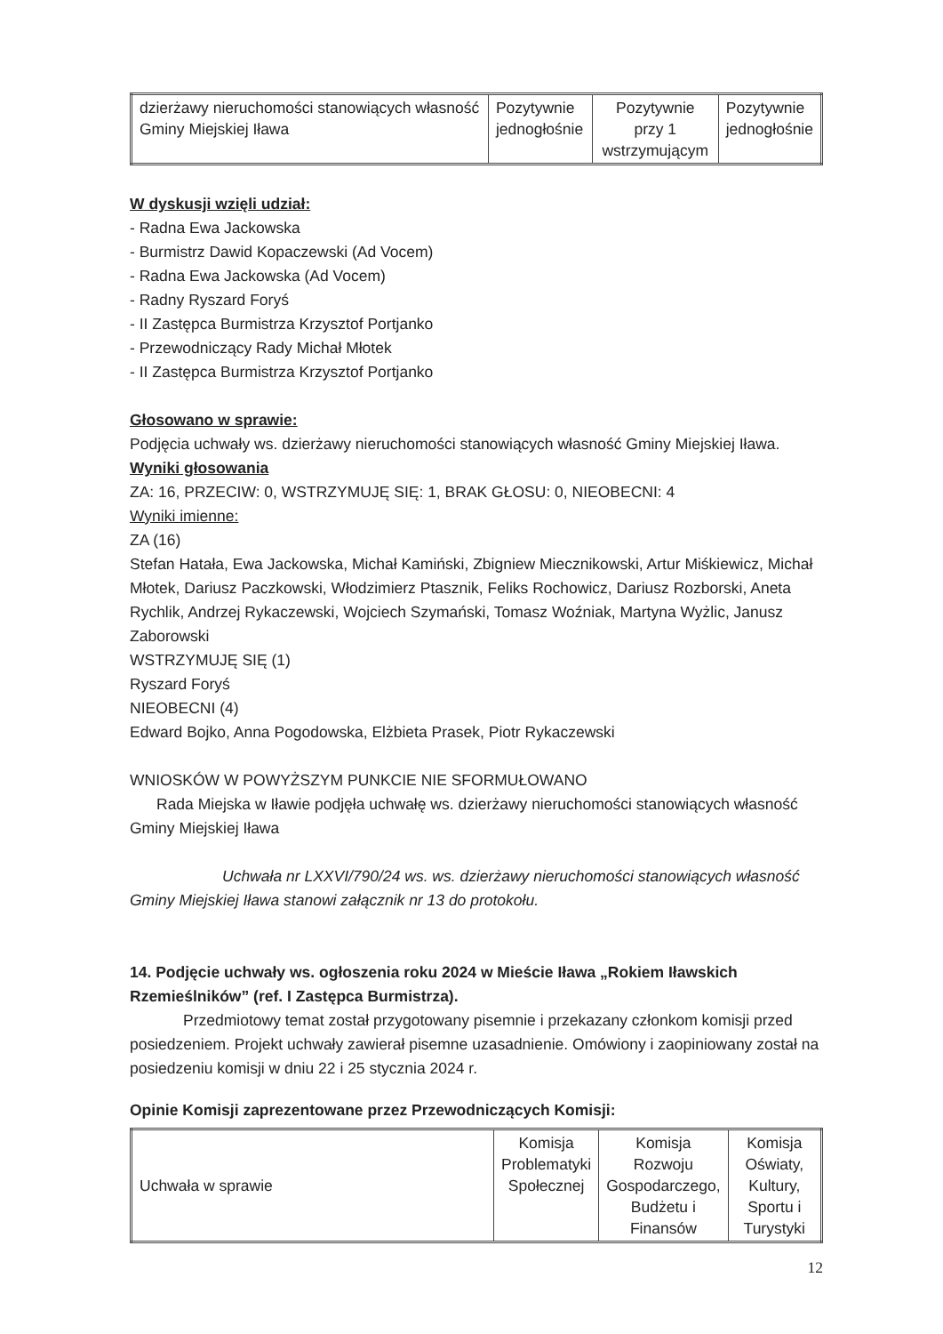| dzierżawy nieruchomości stanowiących własność Gminy Miejskiej Iława | Pozytywnie jednogłośnie | Pozytywnie przy 1 wstrzymującym | Pozytywnie jednogłośnie |
W dyskusji wzięli udział:
- Radna Ewa Jackowska
- Burmistrz Dawid Kopaczewski (Ad Vocem)
- Radna Ewa Jackowska (Ad Vocem)
- Radny Ryszard Foryś
- II Zastępca Burmistrza Krzysztof Portjanko
- Przewodniczący Rady Michał Młotek
- II Zastępca Burmistrza Krzysztof Portjanko
Głosowano w sprawie:
Podjęcia uchwały ws. dzierżawy nieruchomości stanowiących własność Gminy Miejskiej Iława.
Wyniki głosowania
ZA: 16, PRZECIW: 0, WSTRZYMUJĘ SIĘ: 1, BRAK GŁOSU: 0, NIEOBECNI: 4
Wyniki imienne:
ZA (16)
Stefan Hatała, Ewa Jackowska, Michał Kamiński, Zbigniew Miecznikowski, Artur Miśkiewicz, Michał Młotek, Dariusz Paczkowski, Włodzimierz Ptasznik, Feliks Rochowicz, Dariusz Rozborski, Aneta Rychlik, Andrzej Rykaczewski, Wojciech Szymański, Tomasz Woźniak, Martyna Wyżlic, Janusz Zaborowski
WSTRZYMUJĘ SIĘ (1)
Ryszard Foryś
NIEOBECNI (4)
Edward Bojko, Anna Pogodowska, Elżbieta Prasek, Piotr Rykaczewski
WNIOSKÓW W POWYŻSZYM PUNKCIE NIE SFORMUŁOWANO
Rada Miejska w Iławie podjęła uchwałę ws. dzierżawy nieruchomości stanowiących własność Gminy Miejskiej Iława
Uchwała nr LXXVI/790/24 ws. ws. dzierżawy nieruchomości stanowiących własność Gminy Miejskiej Iława stanowi załącznik nr 13 do protokołu.
14. Podjęcie uchwały ws. ogłoszenia roku 2024 w Mieście Iława „Rokiem Iławskich Rzemieślników” (ref. I Zastępca Burmistrza).
Przedmiotowy temat został przygotowany pisemnie i przekazany członkom komisji przed posiedzeniem. Projekt uchwały zawierał pisemne uzasadnienie. Omówiony i zaopiniowany został na posiedzeniu komisji w dniu 22 i 25 stycznia 2024 r.
Opinie Komisji zaprezentowane przez Przewodniczących Komisji:
| Uchwała w sprawie | Komisja Problematyki Społecznej | Komisja Rozwoju Gospodarczego, Budżetu i Finansów | Komisja Oświaty, Kultury, Sportu i Turystyki |
12